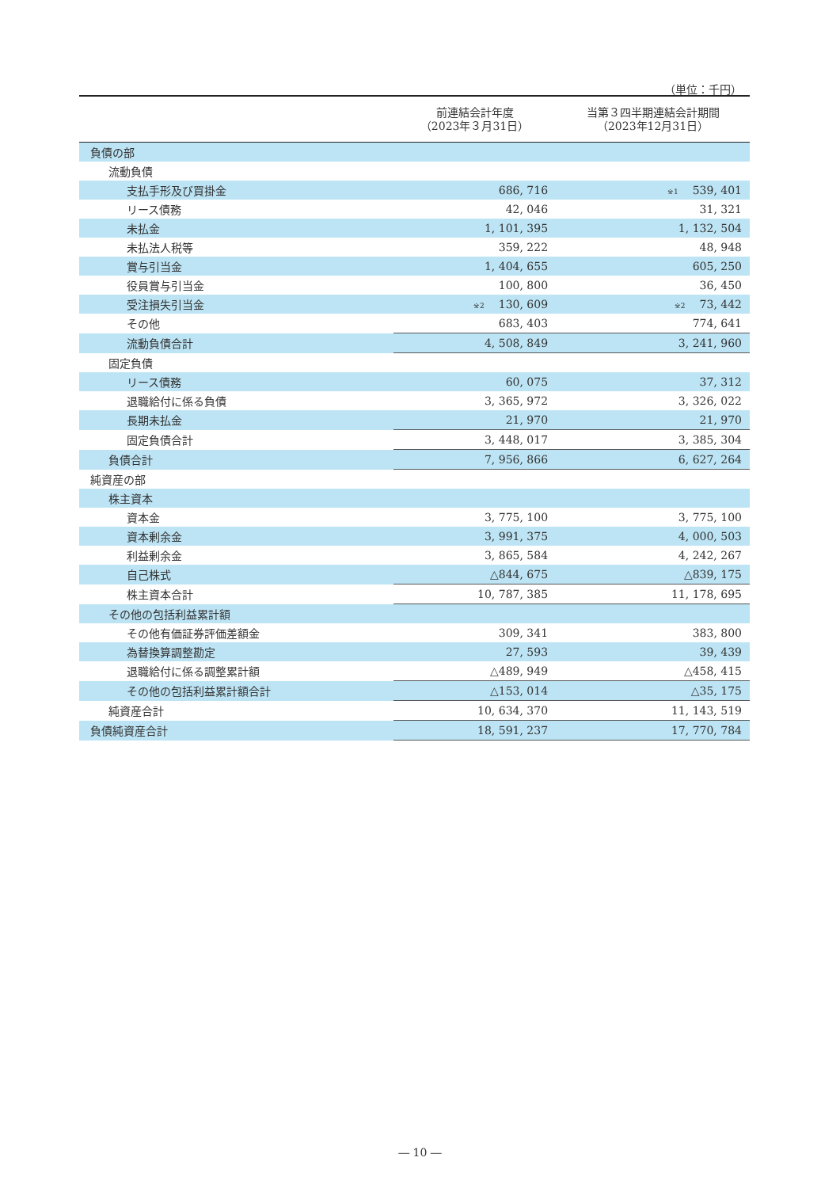（単位：千円）
| | 前連結会計年度 （2023年３月31日） | 当第３四半期連結会計期間 （2023年12月31日） |
| --- | --- | --- |
| 負債の部 | | |
| 流動負債 | | |
| 支払手形及び買掛金 | 686, 716 | ※1 539, 401 |
| リース債務 | 42, 046 | 31, 321 |
| 未払金 | 1, 101, 395 | 1, 132, 504 |
| 未払法人税等 | 359, 222 | 48, 948 |
| 賞与引当金 | 1, 404, 655 | 605, 250 |
| 役員賞与引当金 | 100, 800 | 36, 450 |
| 受注損失引当金 | ※2 130, 609 | ※2 73, 442 |
| その他 | 683, 403 | 774, 641 |
| 流動負債合計 | 4, 508, 849 | 3, 241, 960 |
| 固定負債 | | |
| リース債務 | 60, 075 | 37, 312 |
| 退職給付に係る負債 | 3, 365, 972 | 3, 326, 022 |
| 長期未払金 | 21, 970 | 21, 970 |
| 固定負債合計 | 3, 448, 017 | 3, 385, 304 |
| 負債合計 | 7, 956, 866 | 6, 627, 264 |
| 純資産の部 | | |
| 株主資本 | | |
| 資本金 | 3, 775, 100 | 3, 775, 100 |
| 資本剰余金 | 3, 991, 375 | 4, 000, 503 |
| 利益剰余金 | 3, 865, 584 | 4, 242, 267 |
| 自己株式 | △844, 675 | △839, 175 |
| 株主資本合計 | 10, 787, 385 | 11, 178, 695 |
| その他の包括利益累計額 | | |
| その他有価証券評価差額金 | 309, 341 | 383, 800 |
| 為替換算調整勘定 | 27, 593 | 39, 439 |
| 退職給付に係る調整累計額 | △489, 949 | △458, 415 |
| その他の包括利益累計額合計 | △153, 014 | △35, 175 |
| 純資産合計 | 10, 634, 370 | 11, 143, 519 |
| 負債純資産合計 | 18, 591, 237 | 17, 770, 784 |
― 10 ―